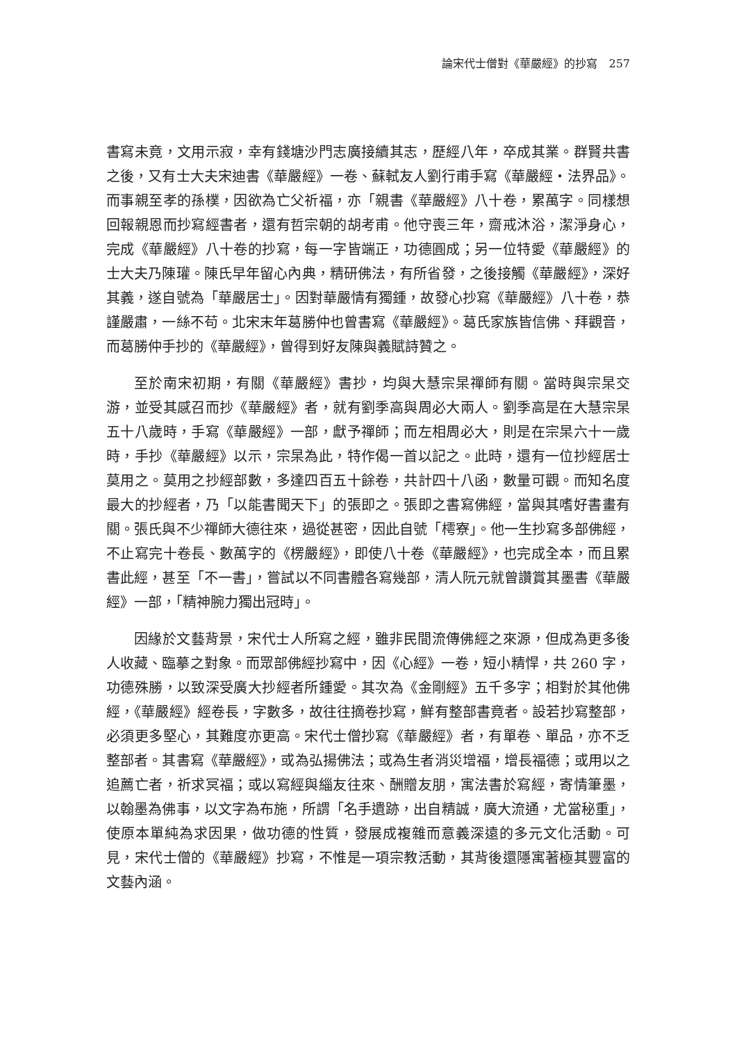論宋代士僧對《華嚴經》的抄寫　257
書寫未竟，文用示寂，幸有錢塘沙門志廣接續其志，歷經八年，卒成其業。群賢共書之後，又有士大夫宋迪書《華嚴經》一卷、蘇軾友人劉行甫手寫《華嚴經‧法界品》。而事親至孝的孫樸，因欲為亡父祈福，亦「親書《華嚴經》八十卷，累萬字。同樣想回報親恩而抄寫經書者，還有哲宗朝的胡考甫。他守喪三年，齋戒沐浴，潔淨身心，完成《華嚴經》八十卷的抄寫，每一字皆端正，功德圓成；另一位特愛《華嚴經》的士大夫乃陳瓘。陳氏早年留心內典，精研佛法，有所省發，之後接觸《華嚴經》，深好其義，遂自號為「華嚴居士」。因對華嚴情有獨鍾，故發心抄寫《華嚴經》八十卷，恭謹嚴肅，一絲不苟。北宋末年葛勝仲也曾書寫《華嚴經》。葛氏家族皆信佛、拜觀音，而葛勝仲手抄的《華嚴經》，曾得到好友陳與義賦詩贊之。
至於南宋初期，有關《華嚴經》書抄，均與大慧宗杲禪師有關。當時與宗杲交游，並受其感召而抄《華嚴經》者，就有劉季高與周必大兩人。劉季高是在大慧宗杲五十八歲時，手寫《華嚴經》一部，獻予禪師；而左相周必大，則是在宗杲六十一歲時，手抄《華嚴經》以示，宗杲為此，特作偈一首以記之。此時，還有一位抄經居士莫用之。莫用之抄經部數，多達四百五十餘卷，共計四十八函，數量可觀。而知名度最大的抄經者，乃「以能書聞天下」的張即之。張即之書寫佛經，當與其嗜好書畫有關。張氏與不少禪師大德往來，過從甚密，因此自號「樗寮」。他一生抄寫多部佛經，不止寫完十卷長、數萬字的《楞嚴經》，即使八十卷《華嚴經》，也完成全本，而且累書此經，甚至「不一書」，嘗試以不同書體各寫幾部，清人阮元就曾讚賞其墨書《華嚴經》一部，「精神腕力獨出冠時」。
因緣於文藝背景，宋代士人所寫之經，雖非民間流傳佛經之來源，但成為更多後人收藏、臨摹之對象。而眾部佛經抄寫中，因《心經》一卷，短小精悍，共 260 字，功德殊勝，以致深受廣大抄經者所鍾愛。其次為《金剛經》五千多字；相對於其他佛經，《華嚴經》經卷長，字數多，故往往摘卷抄寫，鮮有整部書竟者。設若抄寫整部，必須更多堅心，其難度亦更高。宋代士僧抄寫《華嚴經》者，有單卷、單品，亦不乏整部者。其書寫《華嚴經》，或為弘揚佛法；或為生者消災增福，增長福德；或用以之追薦亡者，祈求冥福；或以寫經與緇友往來、酬贈友朋，寓法書於寫經，寄情筆墨，以翰墨為佛事，以文字為布施，所謂「名手遺跡，出自精誠，廣大流通，尤當秘重」，使原本單純為求因果，做功德的性質，發展成複雜而意義深遠的多元文化活動。可見，宋代士僧的《華嚴經》抄寫，不惟是一項宗教活動，其背後還隱寓著極其豐富的文藝內涵。